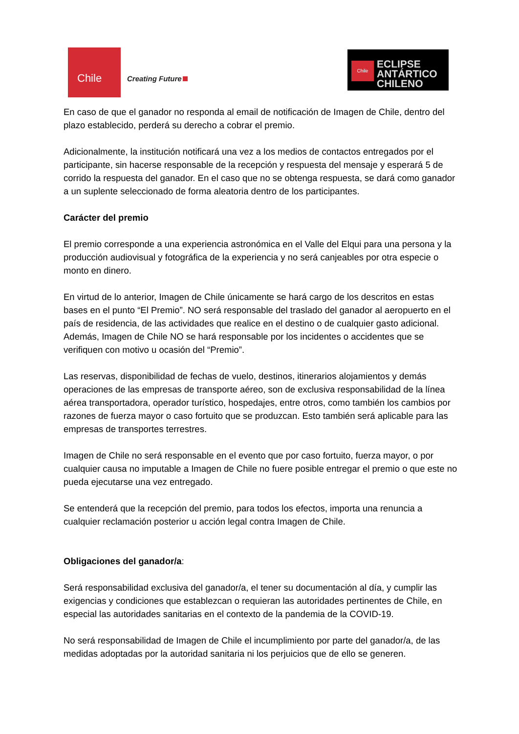Chile
Creating Future
Chile
ECLIPSE
ANTÁRTICO
CHILENO
En caso de que el ganador no responda al email de notificación de Imagen de Chile, dentro del plazo establecido, perderá su derecho a cobrar el premio.
Adicionalmente, la institución notificará una vez a los medios de contactos entregados por el participante, sin hacerse responsable de la recepción y respuesta del mensaje y esperará 5 de corrido la respuesta del ganador. En el caso que no se obtenga respuesta, se dará como ganador a un suplente seleccionado de forma aleatoria dentro de los participantes.
Carácter del premio
El premio corresponde a una experiencia astronómica en el Valle del Elqui para una persona y la producción audiovisual y fotográfica de la experiencia y no será canjeables por otra especie o monto en dinero.
En virtud de lo anterior, Imagen de Chile únicamente se hará cargo de los descritos en estas bases en el punto “El Premio”. NO será responsable del traslado del ganador al aeropuerto en el país de residencia, de las actividades que realice en el destino o de cualquier gasto adicional. Además, Imagen de Chile NO se hará responsable por los incidentes o accidentes que se verifiquen con motivo u ocasión del “Premio”.
Las reservas, disponibilidad de fechas de vuelo, destinos, itinerarios alojamientos y demás operaciones de las empresas de transporte aéreo, son de exclusiva responsabilidad de la línea aérea transportadora, operador turístico, hospedajes, entre otros, como también los cambios por razones de fuerza mayor o caso fortuito que se produzcan. Esto también será aplicable para las empresas de transportes terrestres.
Imagen de Chile no será responsable en el evento que por caso fortuito, fuerza mayor, o por cualquier causa no imputable a Imagen de Chile no fuere posible entregar el premio o que este no pueda ejecutarse una vez entregado.
Se entenderá que la recepción del premio, para todos los efectos, importa una renuncia a cualquier reclamación posterior u acción legal contra Imagen de Chile.
Obligaciones del ganador/a:
Será responsabilidad exclusiva del ganador/a, el tener su documentación al día, y cumplir las exigencias y condiciones que establezcan o requieran las autoridades pertinentes de Chile, en especial las autoridades sanitarias en el contexto de la pandemia de la COVID-19.
No será responsabilidad de Imagen de Chile el incumplimiento por parte del ganador/a, de las medidas adoptadas por la autoridad sanitaria ni los perjuicios que de ello se generen.